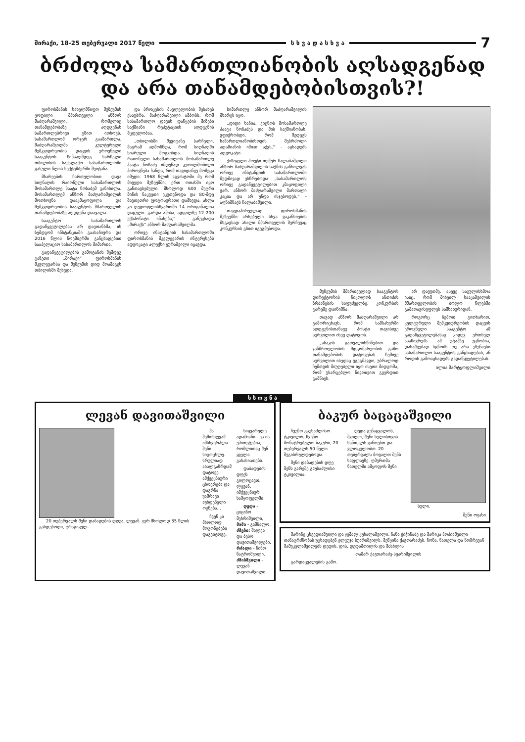შირაქი, 18-25 თებერვალი 2017 წელი ს ხ ვ ა დ ა ს ხ ვ ა 7
ბრძოლა სამართლიანობის აღსადგენად და არა თანამდებობისთვის?!
ფიროსმანის სახელმწიფო მუზეუმის ყოფილი მმართველი ანზორ მაძღარაშვილი, რომელიც თანამდებობაზე აღდგენას სამართლებრივი გზით ითხოვს, სასამართლომ ორჯერ გაამართლა. მაძღარაშვილმა კულტურული მემკვიდრეობის დაცვის ეროვნული სააგენტოს წინააღმდეგ სარჩელი თბილისის საქალაქო სასამართლოში გასული წლის სექტემბერში შეიტანა.
მხარეების ჩართულობით დავა სიღნაღის რაიონული სასამართლოს მოსამართლე პაატა ნოზაძემ განიხილა. მოსამართლემ ანზორ მაძღარაშვილის მოთხოვნა დააკმაყოფილა და მემკვიდრეობის სააგენტოს მმართველის თანამდებობაზე აღდგენა დაავალა.
სააგენტო სასამართლოს გადაწყვეტილებას არ დაეთანხმა, ის ზემდგომ ინსტანციაში გაასაჩივრა და 2016 წლის ნოემბერში განცხადებით სააპელაციო სასამართლოს მიმართა.
გადაწყვეტილების გამოტანის შემდეგ გაზეთი „შირაქი“ ფიროსმანის მკვლევარსა და მუზეუმის დიდ მოამაგეს თბილისში შეხვდა.
და პროცესის მსვლელობის შესახებ ესაუბრა. მაძღარაშვილი ამბობს, რომ სასამართლო დავის დაწყების მიზეზი საქმიანი რეპუტაციის აღდგენის მცდელობაა.
„თბილისში შევიტანე სარჩელი, მაგრამ აღმოჩნდა, რომ სიღნაღში სიარული მოგვიხდა. სიღნაღის რაიონული სასამართლოს მოსამართლე პაატა ნოზაძე იმდენად კეთილშობილი პიროვნება ჩანდა, რომ თავიდანვე მომეცა იმედი. 1968 წლის აგვისტოში მე რომ მივედი მუზეუმში, ერთ ოთახში იყო განთავსებული. მხოლოდ 600 მეტრი მიწის ნაკვეთი ეკუთვნოდა და 80-მდე შავთეთრი ფოტოსურათი დამხვდა. ახლა კი დედოფლისწყაროში 14 ორიგინალია დაცული. გარდა ამისა, ადგილზე 12 200 ექსპონატი ინახება,“ - განუცხადა „შირაქს“ ანზორ მაძღარაშვილმა.
ორივე ინსტანციის სასამართლოში ფიროსმანის მკვლევარის ინტერესებს ადვოკატი ალექსი ყურაშვილი იცავდა.
სიმართლე ანზორ მაძღარაშვილის მხარეს იყო.
„დიდი ხანია, ვიცნობ მოსამართლე პაატა ნოზაძეს და მის საქმიანობას. ვფიქრობდი, რომ შედეგს სამართლიანობისთვის მებრძოლი ადამიანის იმიჯი აქვს,“ - აცხადებს ადვოკატი.
ქიზიყელი პოეტი თემურ ჩალაბაშვილი ანზორ მაძღარაშვილის საქმის განხილვას ორივე ინსტანციის სასამართლოში მუდმივად ესწრებოდა: „სასამართლოს ორივე გადაწყვეტილებით კმაყოფილი ვარ. ანზორ მაძღარაშვილი მართალი კაცია და არ უნდა ისჯებოდეს,“ - აღნიშნავს ჩალაბაშვილი.
თავდაპირველად ფიროსმანის მუზეუმში არსებული სხვა ვაკანსიების მსგავსად ახალი მმართველის შერჩევაც კონკურსის გზით იგეგმებოდა.
მუზეუმის მმართველად სააგენტოს დირექტორის ნიკოლოზ ანთიძის ბრძანების საფუძველზე, კონკურსის გარეშე დაინიშნა.
თავად ანზორ მაძღარაშვილი არ გამორიცხავს, რომ სამსახურში აღდგენისთანავე პოსტი თავისივე სურვილით ისევ დატოვოს.
„ასაკის გათვალისწინებით და ჯანმრთელობის მდგომარეობის გამო თანამდებობის დატოვებას ჩემივე სურვილით ისედაც ვგეგმავდი, უბრალოდ ჩემთვის მიუღებელი იყო ისეთი მიდგომა, რომ უსარგებლო ნივთივით გვერდით გამწიეს.
არ დავუთმე. ასევე საგულისხმოა ისიც, რომ მიხეილ სააკაშვილის მმართველობის ბოლო წლებში გამათავისუფლეს სამსახურიდან.
როგორც ზემოთ გითხარით, კულტურული მემკვიდრეობის დაცვის ეროვნული სააგენტო ამ გადაწყვეტილებასაც კიდევ ერთხელ ასაჩივრებს. ამ ეტაპზე უცნობია, დასაშვებად სცნობს თუ არა უზენაესი სასამართლო სააგენტოს განცხადებას, ან როდის გამოაცხადებს გადაწყვეტილებას.
ილია მარტყოფლიშვილი
ხ ს ო ვ ნ ა
ლევან დავითაშვილი
20 თებერვალს შენი დაბადების დღეა, ლევან. ჯერ მხოლოდ 35 წლის გახდებოდი, ტრაგიკულ-
მა შემთხვევამ იმსხვერპლა შენი სიცოცხლე. სრულიად ახალგაზრდამ დატოვე ამქვეყნიური ცხოვრება და დაგრჩა უამრავი აუხდენელი ოცნება...
ჩვენ კი მხოლოდ მოგონებები დაგვიტოვე.
სიყვარულე ადამიანი - ეს ის ეპითეტებია, რომლითაც შენ ყველა გახასიათებს.
დაბადების დღეს გილოცავთ, ლევან, იმქვეყნიურ სამყოფელში.
დედა - ციცინო მეხრიშვილი, მამა - გამზალო, ძმები: შალვა და ბესო დავითაშვილები, რძალი - ნინო ნატროშვილი, ძმისშვილი - ლევან დავითაშვილი.
ბაკურ ბაცაცაშვილი
ჩვენო გაუსაძლისო ტკივილო, ჩვენო მონატრებულო ბაკური, 20 თებერვალს 50 წელი შეგისრულდებოდა.
შენი დაბადების დღე შენს გარეშე გაუსაძლისი ტკივილია.
დედა გენაცვალოს, შვილო, შენი სულისთვის სანთელს ვანთებთ და ვლოცულობთ. 20 თებერვალს მოვალთ შენს საფლავზე. ღმერთმა ნათელში ამყოფოს შენი
სული.
შენი ოჯახი
მარინე ცხვედიაშვილი და ჯემალ კუხალაშვილი, ნანა ჭიჭინაძე და მარიკა პოპიაშვილი თანაგრძნობას უცხადებენ ელგუჯა სუარიშვილს, მეწყინა ქავთარაძეს, ნონა, ნათელა და ნოშრევან მამუკელაშვილებს დედის, დის, დედამთილის და მძახლის
თამარ ქავთარაძე-სუარიშვილის
გარდაცვალების გამო.